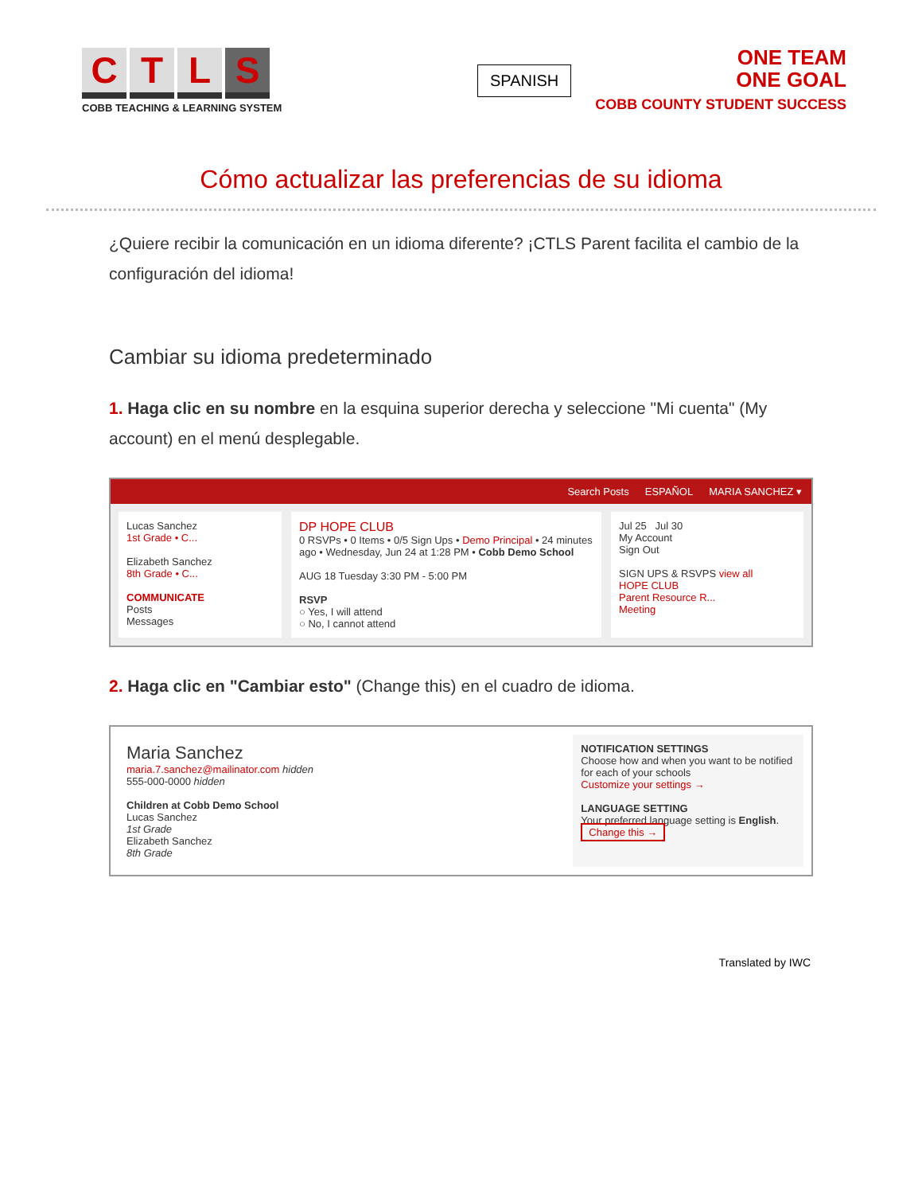CTLS
COBB TEACHING & LEARNING SYSTEM
SPANISH
ONE TEAM
ONE GOAL
COBB COUNTY STUDENT SUCCESS
Cómo actualizar las preferencias de su idioma
¿Quiere recibir la comunicación en un idioma diferente? ¡CTLS Parent facilita el cambio de la configuración del idioma!
Cambiar su idioma predeterminado
1. Haga clic en su nombre en la esquina superior derecha y seleccione "Mi cuenta" (My account) en el menú desplegable.
Search Posts ESPAÑOL MARIA SANCHEZ ▾
Lucas Sanchez
1st Grade • C...
Elizabeth Sanchez
8th Grade • C...
COMMUNICATE
Posts
Messages
DP HOPE CLUB
0 RSVPs • 0 Items • 0/5 Sign Ups • Demo Principal • 24 minutes ago • Wednesday, Jun 24 at 1:28 PM • Cobb Demo School
AUG 18 Tuesday 3:30 PM - 5:00 PM
RSVP
○ Yes, I will attend
○ No, I cannot attend
Jul 25 Jul 30
My Account
Sign Out
SIGN UPS & RSVPS view all
HOPE CLUB
Parent Resource R...
Meeting
2. Haga clic en "Cambiar esto" (Change this) en el cuadro de idioma.
Maria Sanchez
maria.7.sanchez@mailinator.com hidden
555-000-0000 hidden
Children at Cobb Demo School
Lucas Sanchez
1st Grade
Elizabeth Sanchez
8th Grade
NOTIFICATION SETTINGS
Choose how and when you want to be notified for each of your schools
Customize your settings →
LANGUAGE SETTING
Your preferred language setting is English.
Change this →
Translated by IWC